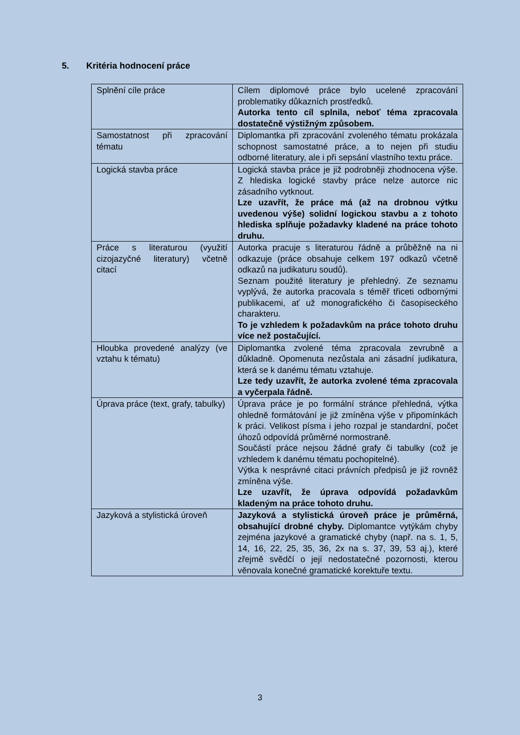5. Kritéria hodnocení práce
| Splnění cíle práce | Cílem diplomové práce bylo ucelené zpracování problematiky důkazních prostředků. Autorka tento cíl splnila, neboť téma zpracovala dostatečně výstižným způsobem. |
| Samostatnost při zpracování tématu | Diplomantka při zpracování zvoleného tématu prokázala schopnost samostatné práce, a to nejen při studiu odborné literatury, ale i při sepsání vlastního textu práce. |
| Logická stavba práce | Logická stavba práce je již podrobněji zhodnocena výše. Z hlediska logické stavby práce nelze autorce nic zásadního vytknout. Lze uzavřít, že práce má (až na drobnou výtku uvedenou výše) solidní logickou stavbu a z tohoto hlediska splňuje požadavky kladené na práce tohoto druhu. |
| Práce s literaturou (využití cizojazyčné literatury) včetně citací | Autorka pracuje s literaturou řádně a průběžně na ni odkazuje (práce obsahuje celkem 197 odkazů včetně odkazů na judikaturu soudů). Seznam použité literatury je přehledný. Ze seznamu vyplývá, že autorka pracovala s téměř třiceti odbornými publikacemi, ať už monografického či časopiseckého charakteru. To je vzhledem k požadavkům na práce tohoto druhu více než postačující. |
| Hloubka provedené analýzy (ve vztahu k tématu) | Diplomantka zvolené téma zpracovala zevrubně a důkladně. Opomenuta nezůstala ani zásadní judikatura, která se k danému tématu vztahuje. Lze tedy uzavřít, že autorka zvolené téma zpracovala a vyčerpala řádně. |
| Úprava práce (text, grafy, tabulky) | Úprava práce je po formální stránce přehledná, výtka ohledně formátování je již zmíněna výše v připomínkách k práci. Velikost písma i jeho rozpal je standardní, počet úhozů odpovídá průměrné normostraně. Součástí práce nejsou žádné grafy či tabulky (což je vzhledem k danému tématu pochopitelné). Výtka k nesprávné citaci právních předpisů je již rovněž zmíněna výše. Lze uzavřít, že úprava odpovídá požadavkům kladeným na práce tohoto druhu. |
| Jazyková a stylistická úroveň | Jazyková a stylistická úroveň práce je průměrná, obsahující drobné chyby. Diplomantce vytýkám chyby zejména jazykové a gramatické chyby (např. na s. 1, 5, 14, 16, 22, 25, 35, 36, 2x na s. 37, 39, 53 aj.), které zřejmě svědčí o její nedostatečné pozornosti, kterou věnovala konečné gramatické korektuře textu. |
3